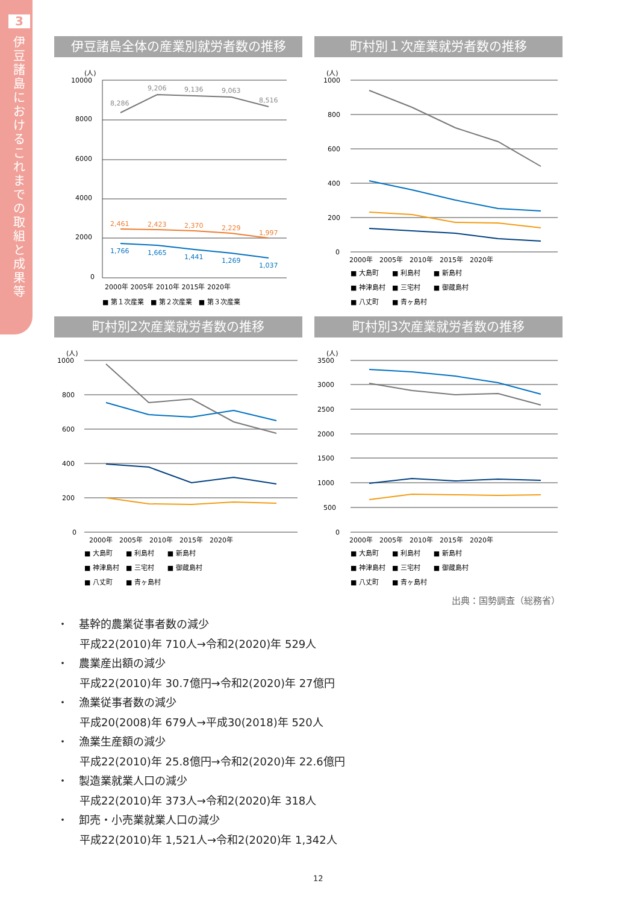3
伊豆諸島におけるこれまでの取組と成果等
伊豆諸島全体の産業別就労者数の推移
(人)
10000
8000
6000
4000
2000
0
8,286
9,206
9,136
9,063
8,516
2,461
2,423
2,370
2,229
1,997
1,766
1,665
1,441
1,269
1,037
2000年 2005年 2010年 2015年 2020年
■ 第１次産業　■ 第２次産業　■ 第３次産業
町村別１次産業就労者数の推移
(人)
1000
800
600
400
200
0
2000年　2005年　2010年　2015年　2020年
■ 大島町　　■ 利島村　　■ 新島村
■ 神津島村　■ 三宅村　　■ 御蔵島村
■ 八丈町　　■ 青ヶ島村
町村別2次産業就労者数の推移
(人)
1000
800
600
400
200
0
2000年　2005年　2010年　2015年　2020年
■ 大島町　　■ 利島村　　■ 新島村
■ 神津島村　■ 三宅村　　■ 御蔵島村
■ 八丈町　　■ 青ヶ島村
町村別3次産業就労者数の推移
(人)
3500
3000
2500
2000
1500
1000
500
0
2000年　2005年　2010年　2015年　2020年
■ 大島町　　■ 利島村　　■ 新島村
■ 神津島村　■ 三宅村　　■ 御蔵島村
■ 八丈町　　■ 青ヶ島村
出典：国勢調査（総務省）
・　基幹的農業従事者数の減少
平成22(2010)年 710人→令和2(2020)年 529人
・　農業産出額の減少
平成22(2010)年 30.7億円→令和2(2020)年 27億円
・　漁業従事者数の減少
平成20(2008)年 679人→平成30(2018)年 520人
・　漁業生産額の減少
平成22(2010)年 25.8億円→令和2(2020)年 22.6億円
・　製造業就業人口の減少
平成22(2010)年 373人→令和2(2020)年 318人
・　卸売・小売業就業人口の減少
平成22(2010)年 1,521人→令和2(2020)年 1,342人
12